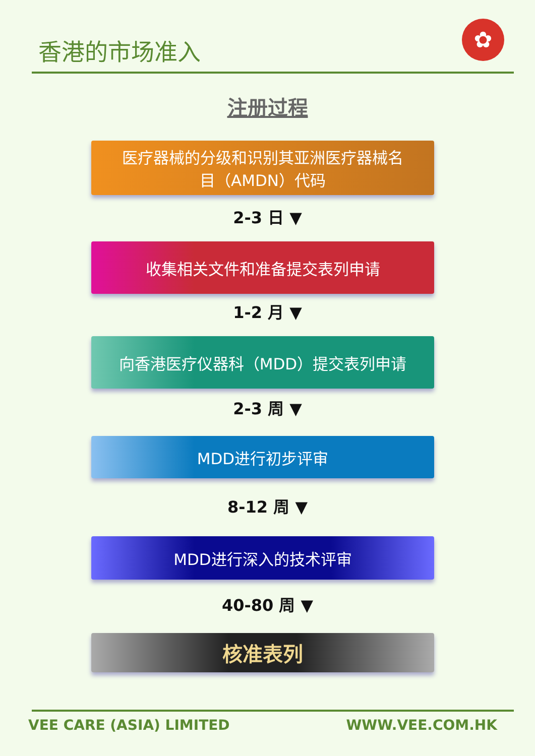香港的市场准入
✿
注册过程
医疗器械的分级和识别其亚洲医疗器械名
目（AMDN）代码
2-3 日 ▼
收集相关文件和准备提交表列申请
1-2 月 ▼
向香港医疗仪器科（MDD）提交表列申请
2-3 周 ▼
MDD进行初步评审
8-12 周 ▼
MDD进行深入的技术评审
40-80 周 ▼
核准表列
VEE CARE (ASIA) LIMITED WWW.VEE.COM.HK